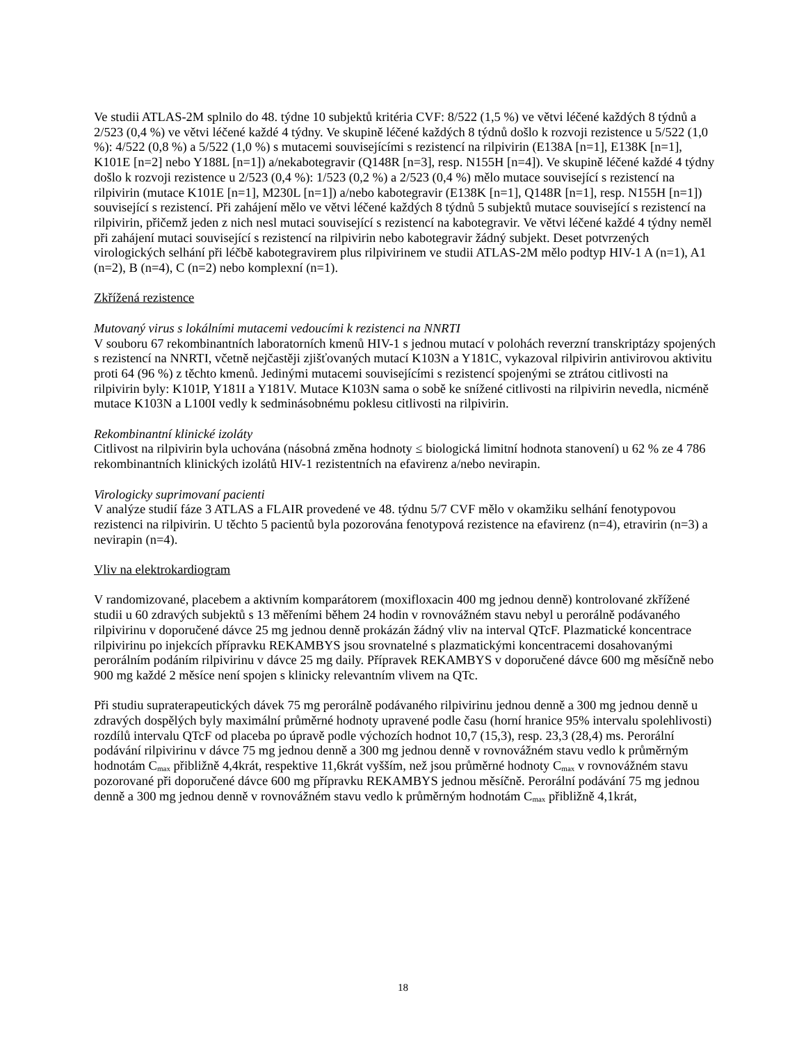Ve studii ATLAS-2M splnilo do 48. týdne 10 subjektů kritéria CVF: 8/522 (1,5 %) ve větvi léčené každých 8 týdnů a 2/523 (0,4 %) ve větvi léčené každé 4 týdny. Ve skupině léčené každých 8 týdnů došlo k rozvoji rezistence u 5/522 (1,0 %): 4/522 (0,8 %) a 5/522 (1,0 %) s mutacemi souvisejícími s rezistencí na rilpivirin (E138A [n=1], E138K [n=1], K101E [n=2] nebo Y188L [n=1]) a/nekabotegravir (Q148R [n=3], resp. N155H [n=4]). Ve skupině léčené každé 4 týdny došlo k rozvoji rezistence u 2/523 (0,4 %): 1/523 (0,2 %) a 2/523 (0,4 %) mělo mutace související s rezistencí na rilpivirin (mutace K101E [n=1], M230L [n=1]) a/nebo kabotegravir (E138K [n=1], Q148R [n=1], resp. N155H [n=1]) související s rezistencí. Při zahájení mělo ve větvi léčené každých 8 týdnů 5 subjektů mutace související s rezistencí na rilpivirin, přičemž jeden z nich nesl mutaci související s rezistencí na kabotegravir. Ve větvi léčené každé 4 týdny neměl při zahájení mutaci související s rezistencí na rilpivirin nebo kabotegravir žádný subjekt. Deset potvrzených virologických selhání při léčbě kabotegravirem plus rilpivirinem ve studii ATLAS-2M mělo podtyp HIV-1 A (n=1), A1 (n=2), B (n=4), C (n=2) nebo komplexní (n=1).
Zkřížená rezistence
Mutovaný virus s lokálními mutacemi vedoucími k rezistenci na NNRTI
V souboru 67 rekombinantních laboratorních kmenů HIV-1 s jednou mutací v polohách reverzní transkriptázy spojených s rezistencí na NNRTI, včetně nejčastěji zjišťovaných mutací K103N a Y181C, vykazoval rilpivirin antivirovou aktivitu proti 64 (96 %) z těchto kmenů. Jedinými mutacemi souvisejícími s rezistencí spojenými se ztrátou citlivosti na rilpivirin byly: K101P, Y181I a Y181V. Mutace K103N sama o sobě ke snížené citlivosti na rilpivirin nevedla, nicméně mutace K103N a L100I vedly k sedminásobnému poklesu citlivosti na rilpivirin.
Rekombinantní klinické izoláty
Citlivost na rilpivirin byla uchována (násobná změna hodnoty ≤ biologická limitní hodnota stanovení) u 62 % ze 4 786 rekombinantních klinických izolátů HIV-1 rezistentních na efavirenz a/nebo nevirapin.
Virologicky suprimovaní pacienti
V analýze studií fáze 3 ATLAS a FLAIR provedené ve 48. týdnu 5/7 CVF mělo v okamžiku selhání fenotypovou rezistenci na rilpivirin. U těchto 5 pacientů byla pozorována fenotypová rezistence na efavirenz (n=4), etravirin (n=3) a nevirapin (n=4).
Vliv na elektrokardiogram
V randomizované, placebem a aktivním komparátorem (moxifloxacin 400 mg jednou denně) kontrolované zkřížené studii u 60 zdravých subjektů s 13 měřeními během 24 hodin v rovnovážném stavu nebyl u perorálně podávaného rilpivirinu v doporučené dávce 25 mg jednou denně prokázán žádný vliv na interval QTcF. Plazmatické koncentrace rilpivirinu po injekcích přípravku REKAMBYS jsou srovnatelné s plazmatickými koncentracemi dosahovanými perorálním podáním rilpivirinu v dávce 25 mg daily. Přípravek REKAMBYS v doporučené dávce 600 mg měsíčně nebo 900 mg každé 2 měsíce není spojen s klinicky relevantním vlivem na QTc.
Při studiu supraterapeutických dávek 75 mg perorálně podávaného rilpivirinu jednou denně a 300 mg jednou denně u zdravých dospělých byly maximální průměrné hodnoty upravené podle času (horní hranice 95% intervalu spolehlivosti) rozdílů intervalu QTcF od placeba po úpravě podle výchozích hodnot 10,7 (15,3), resp. 23,3 (28,4) ms. Perorální podávání rilpivirinu v dávce 75 mg jednou denně a 300 mg jednou denně v rovnovážném stavu vedlo k průměrným hodnotám C<sub>max</sub> přibližně 4,4krát, respektive 11,6krát vyšším, než jsou průměrné hodnoty C<sub>max</sub> v rovnovážném stavu pozorované při doporučené dávce 600 mg přípravku REKAMBYS jednou měsíčně. Perorální podávání 75 mg jednou denně a 300 mg jednou denně v rovnovážném stavu vedlo k průměrným hodnotám C<sub>max</sub> přibližně 4,1krát,
18